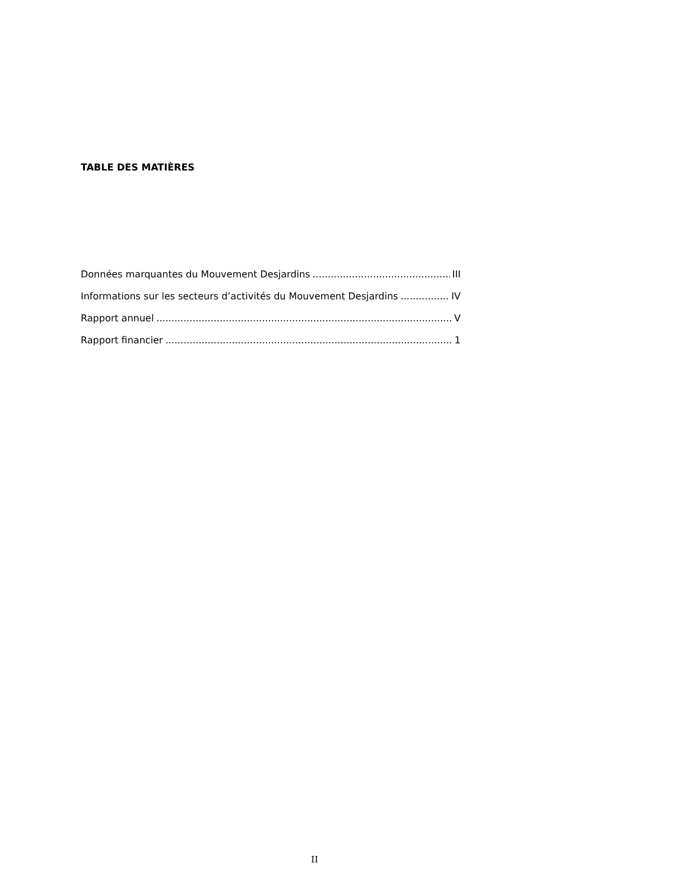TABLE DES MATIÈRES
Données marquantes du Mouvement Desjardins III
Informations sur les secteurs d’activités du Mouvement Desjardins IV
Rapport annuel V
Rapport financier 1
II